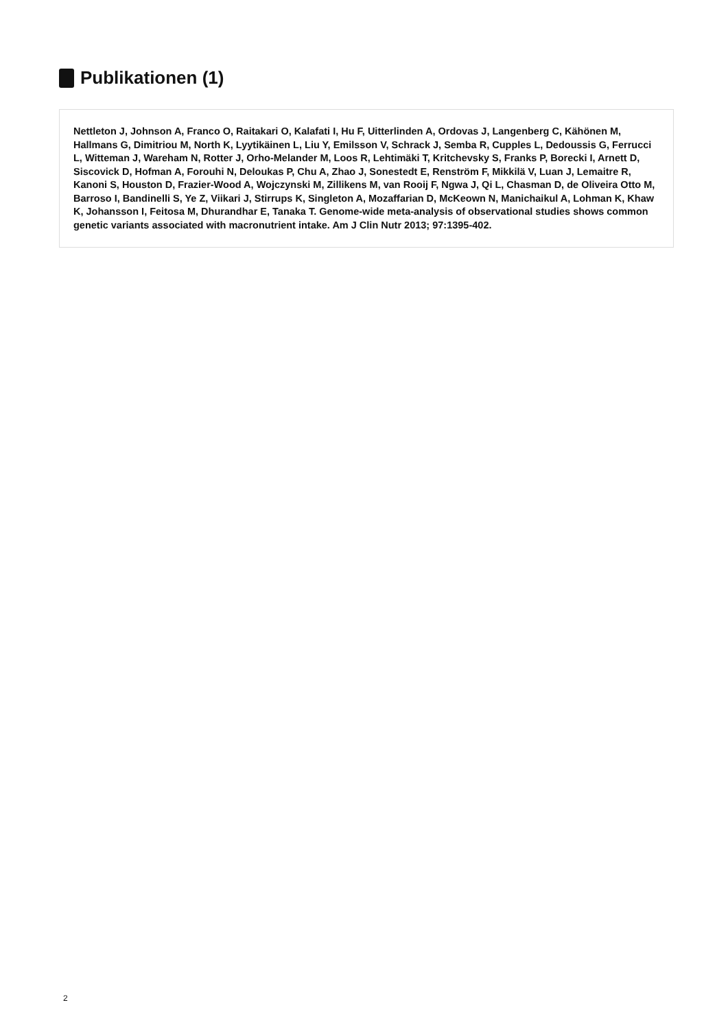Publikationen (1)
Nettleton J, Johnson A, Franco O, Raitakari O, Kalafati I, Hu F, Uitterlinden A, Ordovas J, Langenberg C, Kähönen M, Hallmans G, Dimitriou M, North K, Lyytikäinen L, Liu Y, Emilsson V, Schrack J, Semba R, Cupples L, Dedoussis G, Ferrucci L, Witteman J, Wareham N, Rotter J, Orho-Melander M, Loos R, Lehtimäki T, Kritchevsky S, Franks P, Borecki I, Arnett D, Siscovick D, Hofman A, Forouhi N, Deloukas P, Chu A, Zhao J, Sonestedt E, Renström F, Mikkilä V, Luan J, Lemaitre R, Kanoni S, Houston D, Frazier-Wood A, Wojczynski M, Zillikens M, van Rooij F, Ngwa J, Qi L, Chasman D, de Oliveira Otto M, Barroso I, Bandinelli S, Ye Z, Viikari J, Stirrups K, Singleton A, Mozaffarian D, McKeown N, Manichaikul A, Lohman K, Khaw K, Johansson I, Feitosa M, Dhurandhar E, Tanaka T. Genome-wide meta-analysis of observational studies shows common genetic variants associated with macronutrient intake. Am J Clin Nutr 2013; 97:1395-402.
2